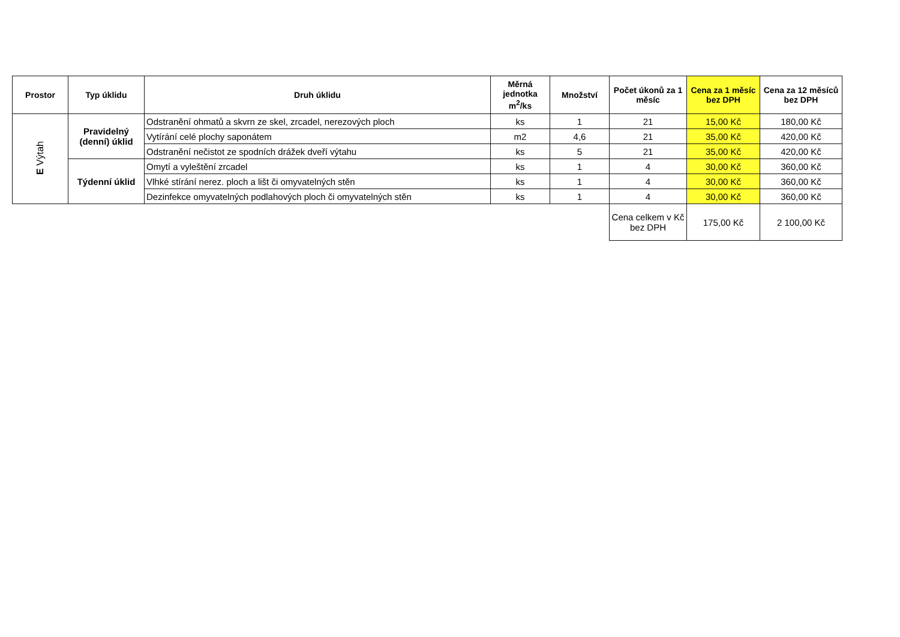| Prostor | Typ úklidu | Druh úklidu | Měrná jednotka m<sup>2</sup>/ks | Množství | Počet úkonů za 1 měsíc | Cena za 1 měsíc bez DPH | Cena za 12 měsíců bez DPH |
| --- | --- | --- | --- | --- | --- | --- | --- |
| E Výtah | Pravidelný (denní) úklid | Odstranění ohmatů a skvrn ze skel, zrcadel, nerezových ploch | ks | 1 | 21 | 15,00 Kč | 180,00 Kč |
| | | Vytírání celé plochy saponátem | m2 | 4,6 | 21 | 35,00 Kč | 420,00 Kč |
| | | Odstranění nečistot ze spodních drážek dveří výtahu | ks | 5 | 21 | 35,00 Kč | 420,00 Kč |
| | Týdenní úklid | Omytí a vyleštění zrcadel | ks | 1 | 4 | 30,00 Kč | 360,00 Kč |
| | | Vlhké stírání nerez. ploch a lišt či omyvatelných stěn | ks | 1 | 4 | 30,00 Kč | 360,00 Kč |
| | | Dezinfekce omyvatelných podlahových ploch či omyvatelných stěn | ks | 1 | 4 | 30,00 Kč | 360,00 Kč |
| | | | | | Cena celkem v Kč bez DPH | 175,00 Kč | 2 100,00 Kč |